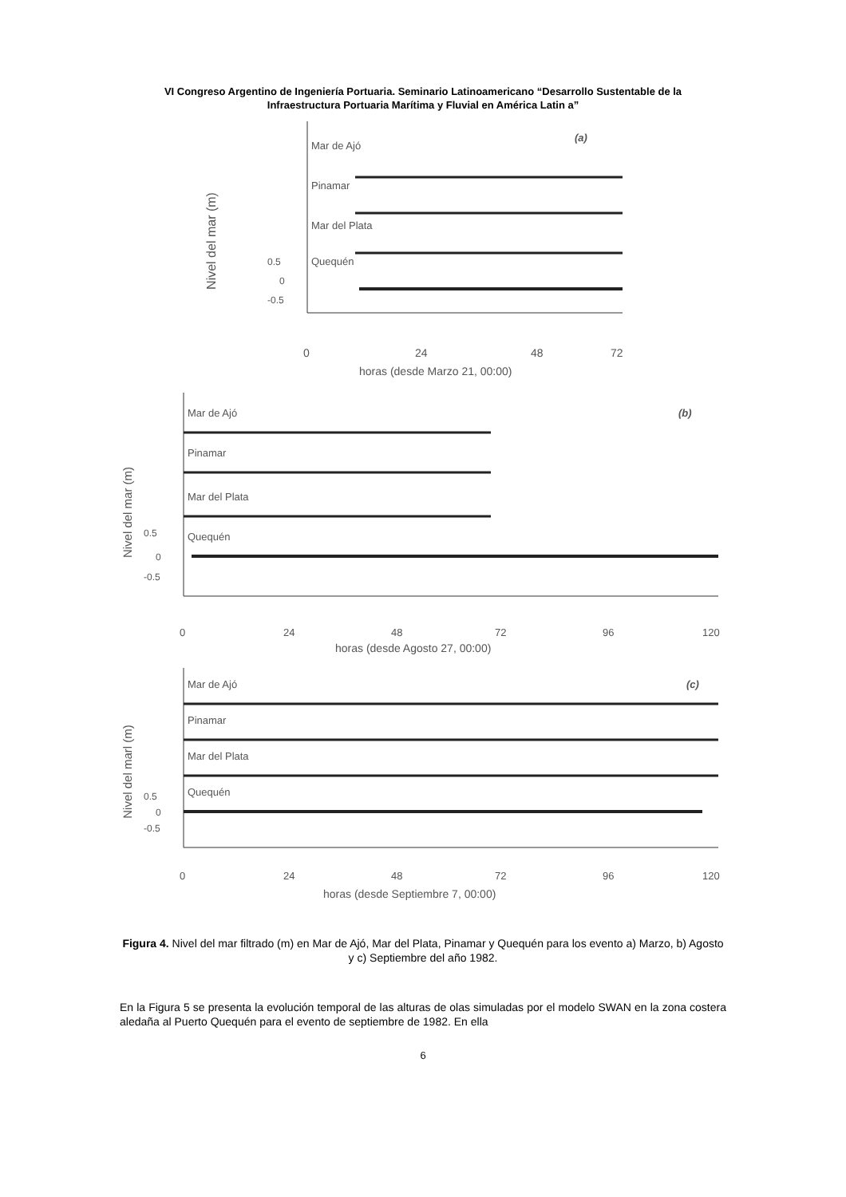VI Congreso Argentino de Ingeniería Portuaria. Seminario Latinoamericano “Desarrollo Sustentable de la
Infraestructura Portuaria Marítima y Fluvial en América Latin a”
Nivel del mar (m)
Mar de Ajó
(a)
Pinamar
Mar del Plata
Quequén
0.5
0
-0.5
0
24
48
72
horas (desde Marzo 21, 00:00)
Nivel del mar (m)
Mar de Ajó
(b)
Pinamar
Mar del Plata
Quequén
0.5
0
-0.5
0
24
48
72
96
120
horas (desde Agosto 27, 00:00)
Nivel del marl (m)
Mar de Ajó
(c)
Pinamar
Mar del Plata
Quequén
0.5
0
-0.5
0
24
48
72
96
120
horas (desde Septiembre 7, 00:00)
Figura 4. Nivel del mar filtrado (m) en Mar de Ajó, Mar del Plata, Pinamar y Quequén para los evento a) Marzo, b) Agosto y c) Septiembre del año 1982.
En la Figura 5 se presenta la evolución temporal de las alturas de olas simuladas por el modelo SWAN en la zona costera aledaña al Puerto Quequén para el evento de septiembre de 1982. En ella
6